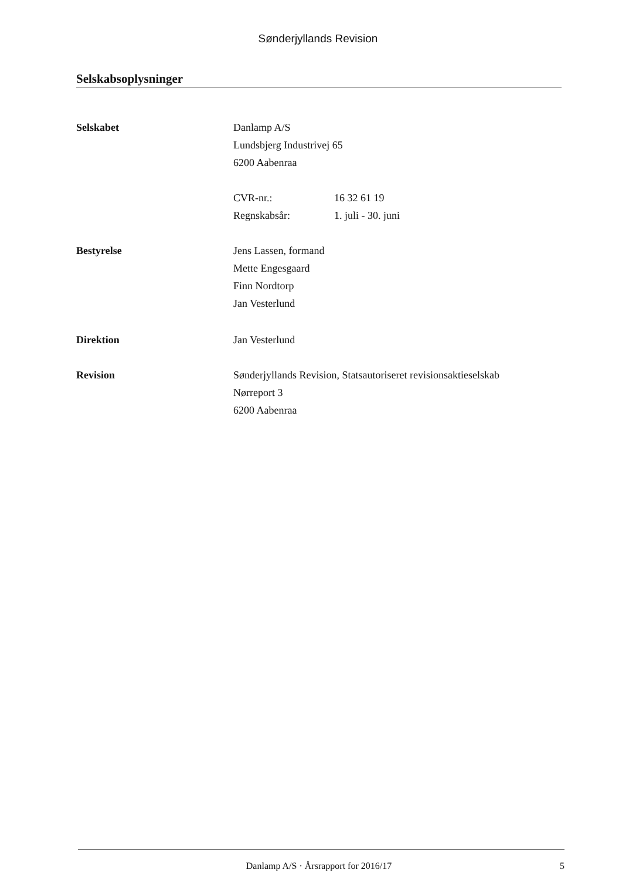Sønderjyllands Revision
Selskabsoplysninger
Selskabet Danlamp A/S
Lundsbjerg Industrivej 65
6200 Aabenraa
| CVR-nr.: | 16 32 61 19 |
| Regnskabsår: | 1. juli - 30. juni |
Bestyrelse Jens Lassen, formand
Mette Engesgaard
Finn Nordtorp
Jan Vesterlund
Direktion Jan Vesterlund
Revision Sønderjyllands Revision, Statsautoriseret revisionsaktieselskab
Nørreport 3
6200 Aabenraa
Danlamp A/S · Årsrapport for 2016/17
5